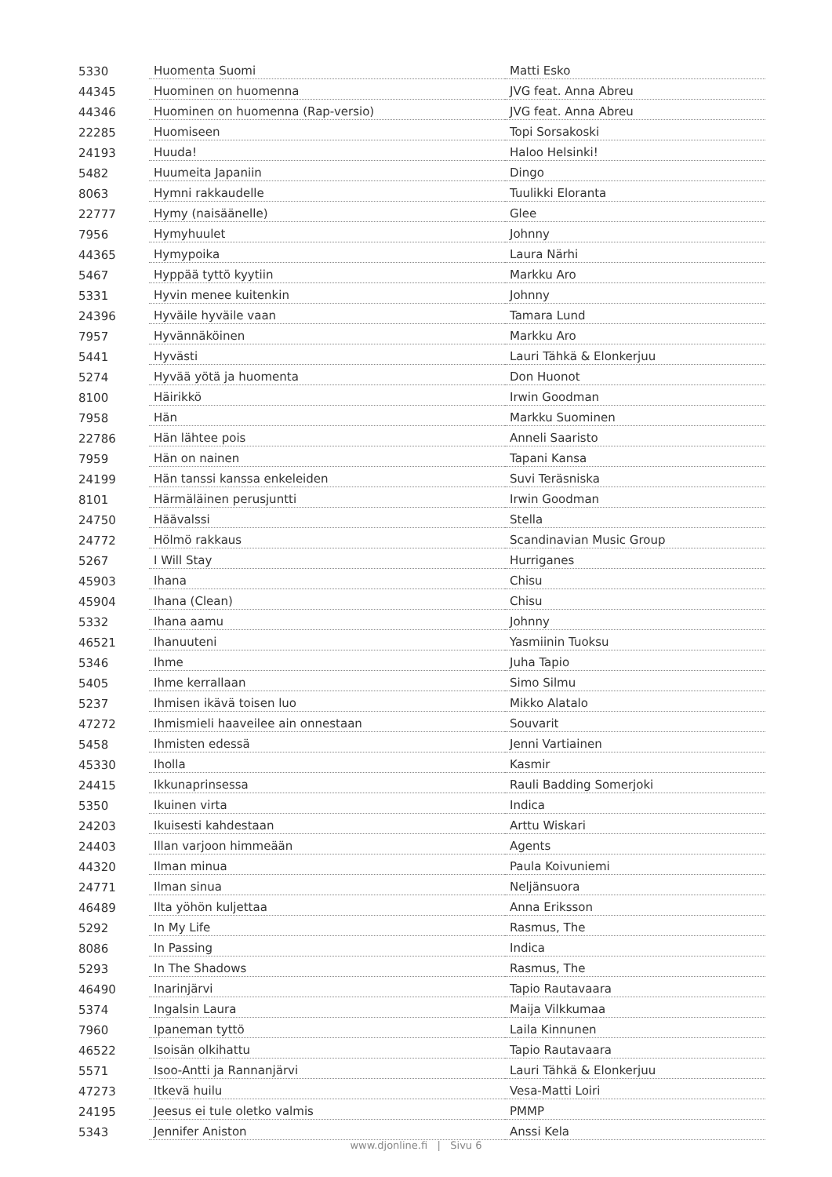| 5330 | Huomenta Suomi | Matti Esko |
| 44345 | Huominen on huomenna | JVG feat. Anna Abreu |
| 44346 | Huominen on huomenna (Rap-versio) | JVG feat. Anna Abreu |
| 22285 | Huomiseen | Topi Sorsakoski |
| 24193 | Huuda! | Haloo Helsinki! |
| 5482 | Huumeita Japaniin | Dingo |
| 8063 | Hymni rakkaudelle | Tuulikki Eloranta |
| 22777 | Hymy (naisäänelle) | Glee |
| 7956 | Hymyhuulet | Johnny |
| 44365 | Hymypoika | Laura Närhi |
| 5467 | Hyppää tyttö kyytiin | Markku Aro |
| 5331 | Hyvin menee kuitenkin | Johnny |
| 24396 | Hyväile hyväile vaan | Tamara Lund |
| 7957 | Hyvännäköinen | Markku Aro |
| 5441 | Hyvästi | Lauri Tähkä & Elonkerjuu |
| 5274 | Hyvää yötä ja huomenta | Don Huonot |
| 8100 | Häirikkö | Irwin Goodman |
| 7958 | Hän | Markku Suominen |
| 22786 | Hän lähtee pois | Anneli Saaristo |
| 7959 | Hän on nainen | Tapani Kansa |
| 24199 | Hän tanssi kanssa enkeleiden | Suvi Teräsniska |
| 8101 | Härmäläinen perusjuntti | Irwin Goodman |
| 24750 | Häävalssi | Stella |
| 24772 | Hölmö rakkaus | Scandinavian Music Group |
| 5267 | I Will Stay | Hurriganes |
| 45903 | Ihana | Chisu |
| 45904 | Ihana (Clean) | Chisu |
| 5332 | Ihana aamu | Johnny |
| 46521 | Ihanuuteni | Yasmiinin Tuoksu |
| 5346 | Ihme | Juha Tapio |
| 5405 | Ihme kerrallaan | Simo Silmu |
| 5237 | Ihmisen ikävä toisen luo | Mikko Alatalo |
| 47272 | Ihmismieli haaveilee ain onnestaan | Souvarit |
| 5458 | Ihmisten edessä | Jenni Vartiainen |
| 45330 | Iholla | Kasmir |
| 24415 | Ikkunaprinsessa | Rauli Badding Somerjoki |
| 5350 | Ikuinen virta | Indica |
| 24203 | Ikuisesti kahdestaan | Arttu Wiskari |
| 24403 | Illan varjoon himmeään | Agents |
| 44320 | Ilman minua | Paula Koivuniemi |
| 24771 | Ilman sinua | Neljänsuora |
| 46489 | Ilta yöhön kuljettaa | Anna Eriksson |
| 5292 | In My Life | Rasmus, The |
| 8086 | In Passing | Indica |
| 5293 | In The Shadows | Rasmus, The |
| 46490 | Inarinjärvi | Tapio Rautavaara |
| 5374 | Ingalsin Laura | Maija Vilkkumaa |
| 7960 | Ipaneman tyttö | Laila Kinnunen |
| 46522 | Isoisän olkihattu | Tapio Rautavaara |
| 5571 | Isoo-Antti ja Rannanjärvi | Lauri Tähkä & Elonkerjuu |
| 47273 | Itkevä huilu | Vesa-Matti Loiri |
| 24195 | Jeesus ei tule oletko valmis | PMMP |
| 5343 | Jennifer Aniston | Anssi Kela |
www.djonline.fi | Sivu 6